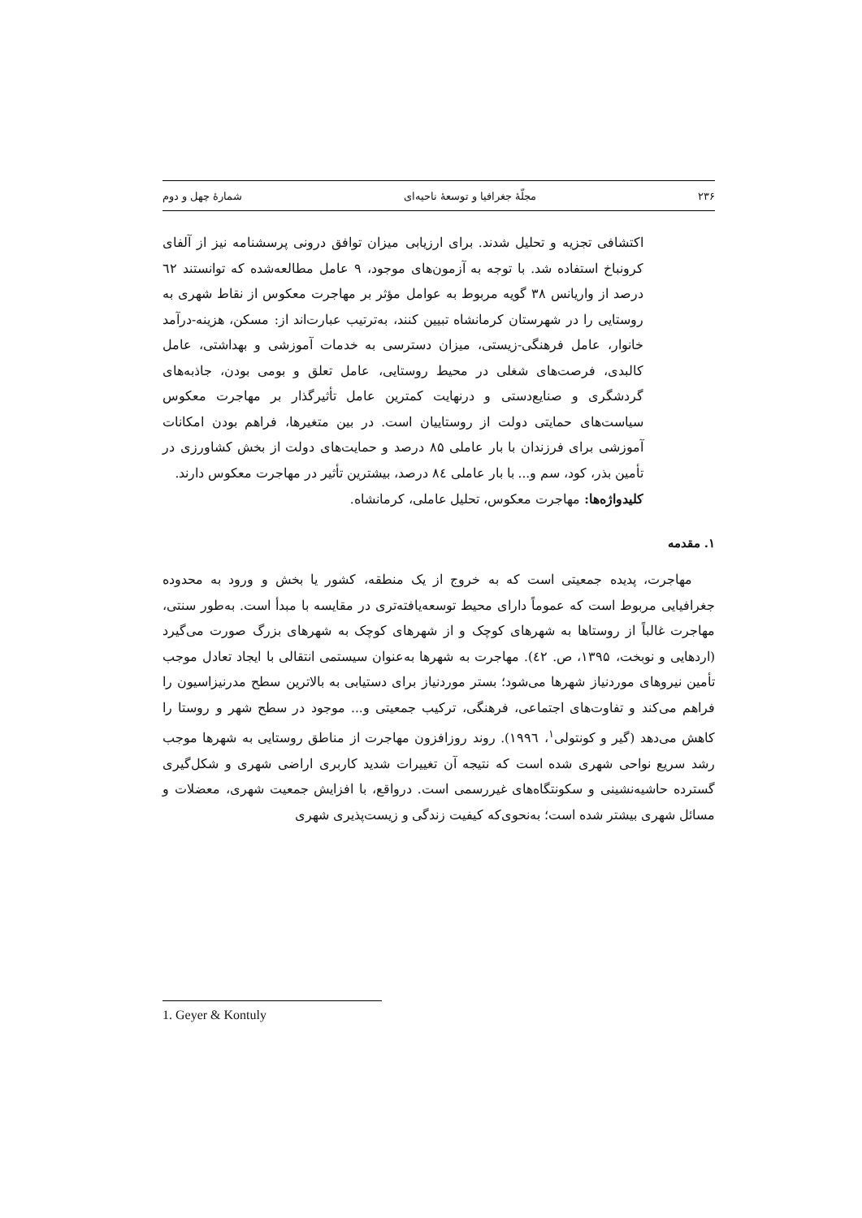۲۳۶ مجلّهٔ جغرافیا و توسعهٔ ناحیه‌ای شمارهٔ چهل و دوم
اکتشافی تجزیه و تحلیل شدند. برای ارزیابی میزان توافق درونی پرسشنامه نیز از آلفای کرونباخ استفاده شد. با توجه به آزمون‌های موجود، ۹ عامل مطالعه‌شده که توانستند ٦۲ درصد از واریانس ۳۸ گویه مربوط به عوامل مؤثر بر مهاجرت معکوس از نقاط شهری به روستایی را در شهرستان کرمانشاه تبیین کنند، به‌ترتیب عبارت‌اند از: مسکن، هزینه-درآمد خانوار، عامل فرهنگی-زیستی، میزان دسترسی به خدمات آموزشی و بهداشتی، عامل کالبدی، فرصت‌های شغلی در محیط روستایی، عامل تعلق و بومی بودن، جاذبه‌های گردشگری و صنایع‌دستی و درنهایت کمترین عامل تأثیرگذار بر مهاجرت معکوس سیاست‌های حمایتی دولت از روستاییان است. در بین متغیرها، فراهم بودن امکانات آموزشی برای فرزندان با بار عاملی ۸۵ درصد و حمایت‌های دولت از بخش کشاورزی در تأمین بذر، کود، سم و... با بار عاملی ۸٤ درصد، بیشترین تأثیر در مهاجرت معکوس دارند.
کلیدواژه‌ها: مهاجرت معکوس، تحلیل عاملی، کرمانشاه.
۱. مقدمه
مهاجرت، پدیده جمعیتی است که به خروج از یک منطقه، کشور یا بخش و ورود به محدوده جغرافیایی مربوط است که عموماً دارای محیط توسعه‌یافته‌تری در مقایسه با مبدأ است. به‌طور سنتی، مهاجرت غالباً از روستاها به شهرهای کوچک و از شهرهای کوچک به شهرهای بزرگ صورت می‌گیرد (اردهایی و نوبخت، ۱۳۹۵، ص. ٤۲). مهاجرت به شهرها به‌عنوان سیستمی انتقالی با ایجاد تعادل موجب تأمین نیروهای موردنیاز شهرها می‌شود؛ بستر موردنیاز برای دستیابی به بالاترین سطح مدرنیزاسیون را فراهم می‌کند و تفاوت‌های اجتماعی، فرهنگی، ترکیب جمعیتی و... موجود در سطح شهر و روستا را کاهش می‌دهد (گیر و کونتولی<sup>۱</sup>، ۱۹۹٦). روند روزافزون مهاجرت از مناطق روستایی به شهرها موجب رشد سریع نواحی شهری شده است که نتیجه آن تغییرات شدید کاربری اراضی شهری و شکل‌گیری گسترده حاشیه‌نشینی و سکونتگاه‌های غیررسمی است. درواقع، با افزایش جمعیت شهری، معضلات و مسائل شهری بیشتر شده است؛ به‌نحوی‌که کیفیت زندگی و زیست‌پذیری شهری
1. Geyer & Kontuly